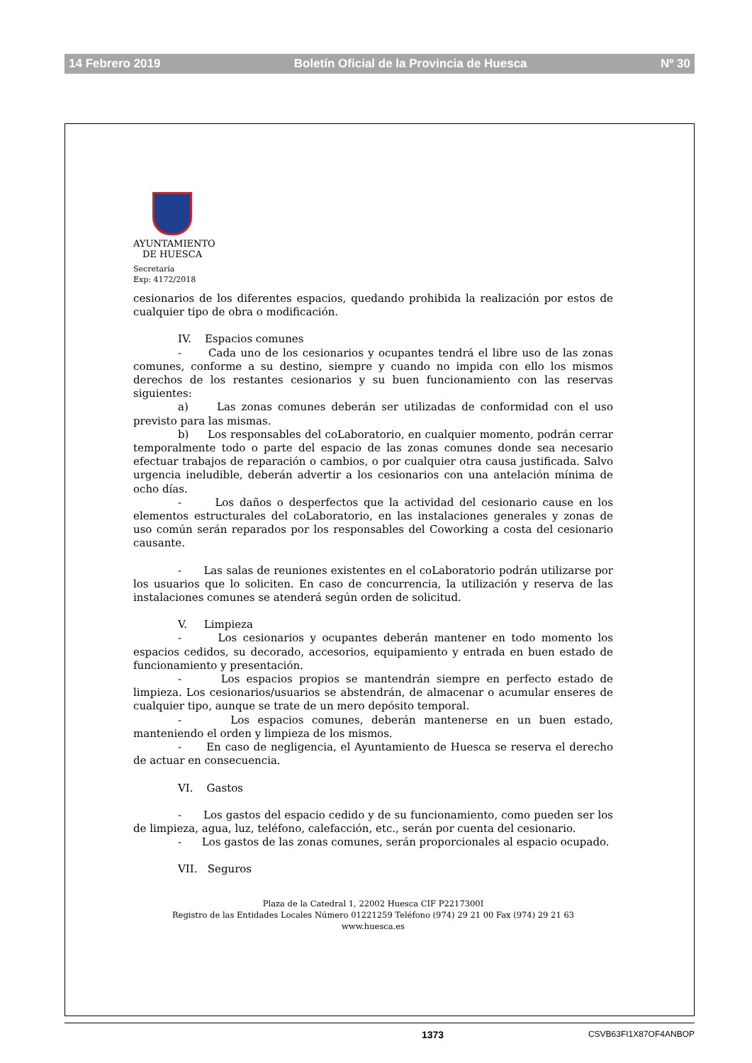14 Febrero 2019 Boletín Oficial de la Provincia de Huesca Nº 30
AYUNTAMIENTO
DE HUESCA
Secretaría
Exp: 4172/2018
cesionarios de los diferentes espacios, quedando prohibida la realización por estos de cualquier tipo de obra o modificación.
IV. Espacios comunes
- Cada uno de los cesionarios y ocupantes tendrá el libre uso de las zonas comunes, conforme a su destino, siempre y cuando no impida con ello los mismos derechos de los restantes cesionarios y su buen funcionamiento con las reservas siguientes:
a) Las zonas comunes deberán ser utilizadas de conformidad con el uso previsto para las mismas.
b) Los responsables del coLaboratorio, en cualquier momento, podrán cerrar temporalmente todo o parte del espacio de las zonas comunes donde sea necesario efectuar trabajos de reparación o cambios, o por cualquier otra causa justificada. Salvo urgencia ineludible, deberán advertir a los cesionarios con una antelación mínima de ocho días.
- Los daños o desperfectos que la actividad del cesionario cause en los elementos estructurales del coLaboratorio, en las instalaciones generales y zonas de uso común serán reparados por los responsables del Coworking a costa del cesionario causante.
- Las salas de reuniones existentes en el coLaboratorio podrán utilizarse por los usuarios que lo soliciten. En caso de concurrencia, la utilización y reserva de las instalaciones comunes se atenderá según orden de solicitud.
V. Limpieza
- Los cesionarios y ocupantes deberán mantener en todo momento los espacios cedidos, su decorado, accesorios, equipamiento y entrada en buen estado de funcionamiento y presentación.
- Los espacios propios se mantendrán siempre en perfecto estado de limpieza. Los cesionarios/usuarios se abstendrán, de almacenar o acumular enseres de cualquier tipo, aunque se trate de un mero depósito temporal.
- Los espacios comunes, deberán mantenerse en un buen estado, manteniendo el orden y limpieza de los mismos.
- En caso de negligencia, el Ayuntamiento de Huesca se reserva el derecho de actuar en consecuencia.
VI. Gastos
- Los gastos del espacio cedido y de su funcionamiento, como pueden ser los de limpieza, agua, luz, teléfono, calefacción, etc., serán por cuenta del cesionario.
- Los gastos de las zonas comunes, serán proporcionales al espacio ocupado.
VII. Seguros
Plaza de la Catedral 1, 22002 Huesca CIF P2217300I
Registro de las Entidades Locales Número 01221259 Teléfono (974) 29 21 00 Fax (974) 29 21 63
www.huesca.es
1373 CSVB63FI1X87OF4ANBOP